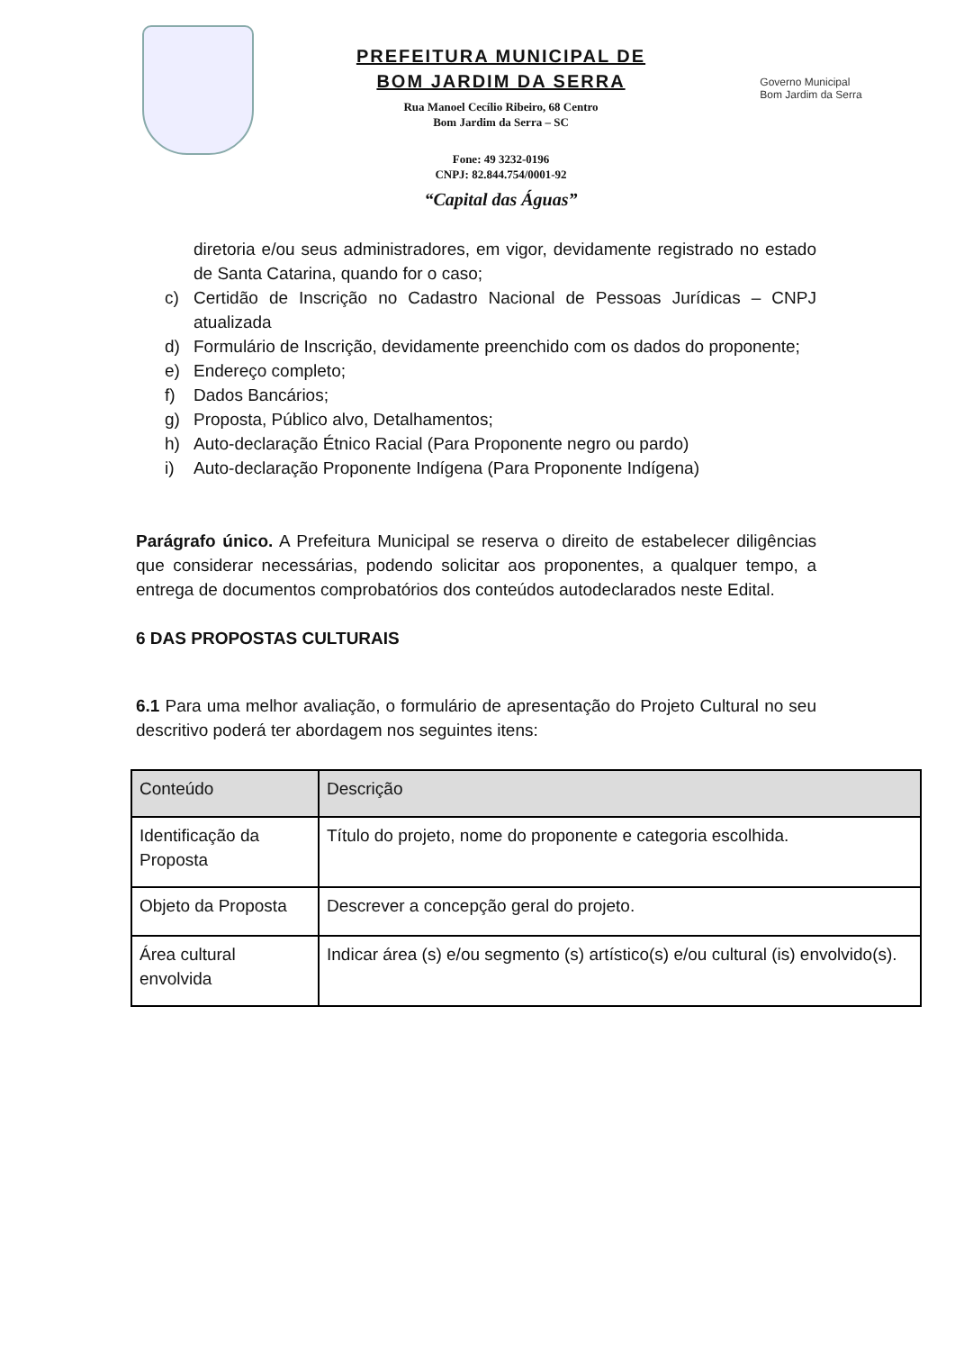PREFEITURA MUNICIPAL DE
BOM JARDIM DA SERRA
Rua Manoel Cecílio Ribeiro, 68 Centro
Bom Jardim da Serra – SC
Fone: 49 3232-0196
CNPJ: 82.844.754/0001-92
“Capital das Águas”
Governo Municipal
Bom Jardim da Serra
diretoria e/ou seus administradores, em vigor, devidamente registrado no estado de Santa Catarina, quando for o caso;
c) Certidão de Inscrição no Cadastro Nacional de Pessoas Jurídicas – CNPJ atualizada
d) Formulário de Inscrição, devidamente preenchido com os dados do proponente;
e) Endereço completo;
f) Dados Bancários;
g) Proposta, Público alvo, Detalhamentos;
h) Auto-declaração Étnico Racial (Para Proponente negro ou pardo)
i) Auto-declaração Proponente Indígena (Para Proponente Indígena)
Parágrafo único. A Prefeitura Municipal se reserva o direito de estabelecer diligências que considerar necessárias, podendo solicitar aos proponentes, a qualquer tempo, a entrega de documentos comprobatórios dos conteúdos autodeclarados neste Edital.
6 DAS PROPOSTAS CULTURAIS
6.1 Para uma melhor avaliação, o formulário de apresentação do Projeto Cultural no seu descritivo poderá ter abordagem nos seguintes itens:
| Conteúdo | Descrição |
| --- | --- |
| Identificação da Proposta | Título do projeto, nome do proponente e categoria escolhida. |
| Objeto da Proposta | Descrever a concepção geral do projeto. |
| Área cultural envolvida | Indicar área (s) e/ou segmento (s) artístico(s) e/ou cultural (is) envolvido(s). |